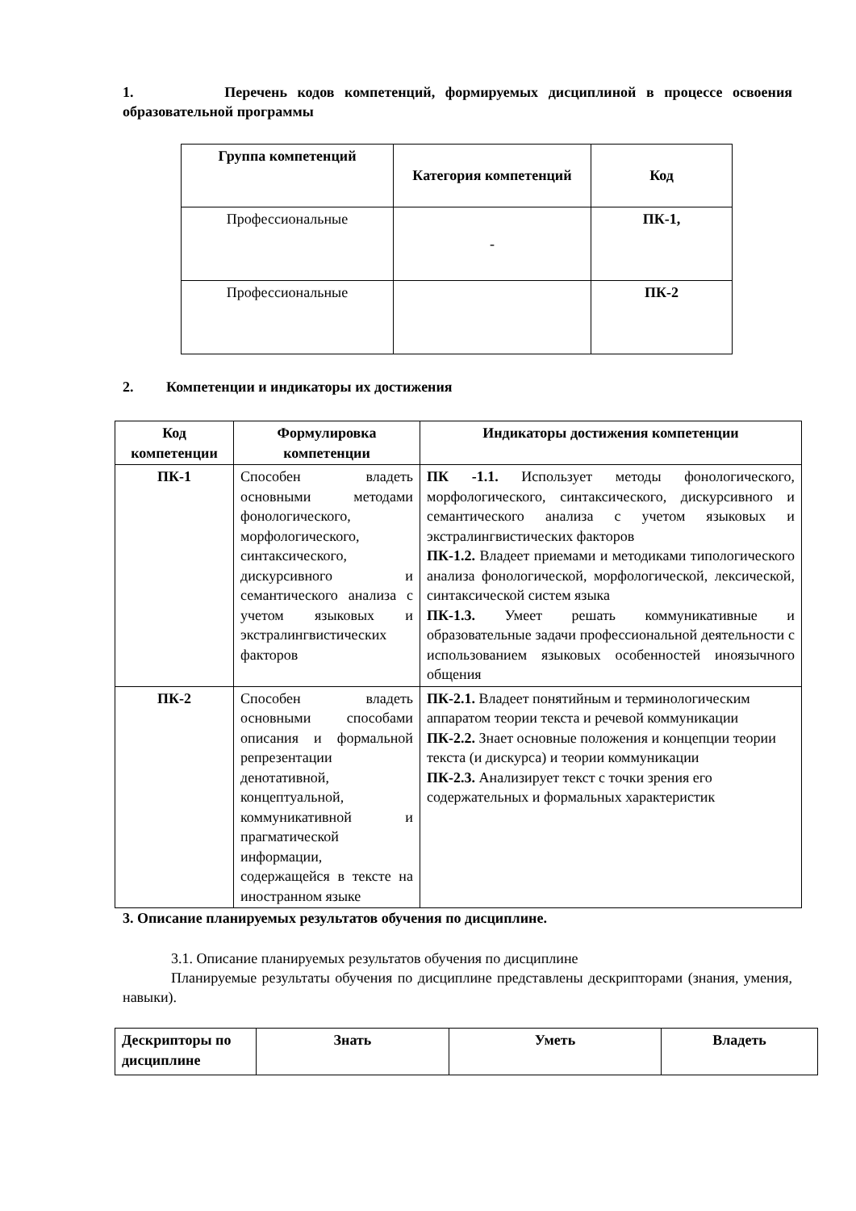1. Перечень кодов компетенций, формируемых дисциплиной в процессе освоения образовательной программы
| Группа компетенций | Категория компетенций | Код |
| --- | --- | --- |
| Профессиональные | - | ПК-1, |
| Профессиональные | | ПК-2 |
2. Компетенции и индикаторы их достижения
| Код компетенции | Формулировка компетенции | Индикаторы достижения компетенции |
| --- | --- | --- |
| ПК-1 | Способен владеть основными методами фонологического, морфологического, синтаксического, дискурсивного и семантического анализа с учетом языковых и экстралингвистических факторов | ПК -1.1. Использует методы фонологического, морфологического, синтаксического, дискурсивного и семантического анализа с учетом языковых и экстралингвистических факторов ПК-1.2. Владеет приемами и методиками типологического анализа фонологической, морфологической, лексической, синтаксической систем языка ПК-1.3. Умеет решать коммуникативные и образовательные задачи профессиональной деятельности с использованием языковых особенностей иноязычного общения |
| ПК-2 | Способен владеть основными способами описания и формальной репрезентации денотативной, концептуальной, коммуникативной и прагматической информации, содержащейся в тексте на иностранном языке | ПК-2.1. Владеет понятийным и терминологическим аппаратом теории текста и речевой коммуникации ПК-2.2. Знает основные положения и концепции теории текста (и дискурса) и теории коммуникации ПК-2.3. Анализирует текст с точки зрения его содержательных и формальных характеристик |
3. Описание планируемых результатов обучения по дисциплине.
3.1. Описание планируемых результатов обучения по дисциплине
Планируемые результаты обучения по дисциплине представлены дескрипторами (знания, умения, навыки).
| Дескрипторы по дисциплине | Знать | Уметь | Владеть |
| --- | --- | --- | --- |